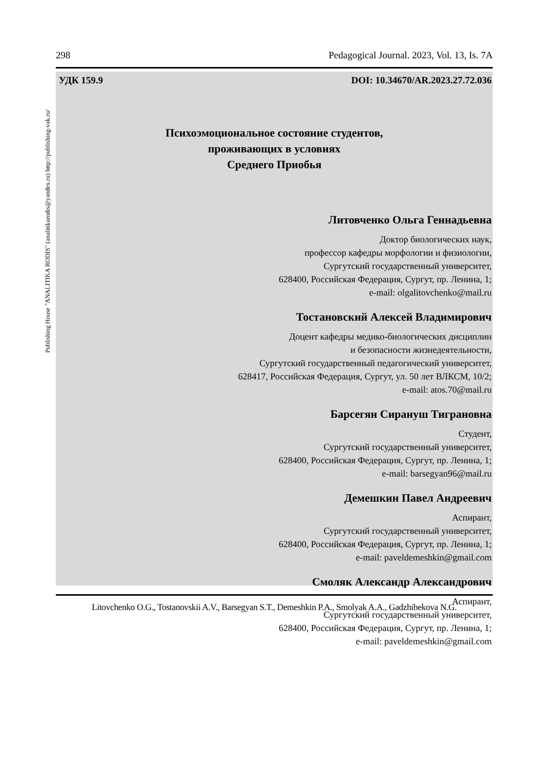298 Pedagogical Journal. 2023, Vol. 13, Is. 7A
Publishing House "ANALITIKA RODIS" (analitikarodis@yandex.ru) http://publishing-vak.ru/
УДК 159.9 DOI: 10.34670/AR.2023.27.72.036
Психоэмоциональное состояние студентов,
проживающих в условиях
Среднего Приобья
Литовченко Ольга Геннадьевна
Доктор биологических наук,
профессор кафедры морфологии и физиологии,
Сургутский государственный университет,
628400, Российская Федерация, Сургут, пр. Ленина, 1;
e-mail: olgalitovchenko@mail.ru
Тостановский Алексей Владимирович
Доцент кафедры медико-биологических дисциплин
и безопасности жизнедеятельности,
Сургутский государственный педагогический университет,
628417, Российская Федерация, Сургут, ул. 50 лет ВЛКСМ, 10/2;
e-mail: atos.70@mail.ru
Барсегян Сирануш Тиграновна
Студент,
Сургутский государственный университет,
628400, Российская Федерация, Сургут, пр. Ленина, 1;
e-mail: barsegyan96@mail.ru
Демешкин Павел Андреевич
Аспирант,
Сургутский государственный университет,
628400, Российская Федерация, Сургут, пр. Ленина, 1;
e-mail: paveldemeshkin@gmail.com
Смоляк Александр Александрович
Аспирант,
Сургутский государственный университет,
628400, Российская Федерация, Сургут, пр. Ленина, 1;
e-mail: paveldemeshkin@gmail.com
Litovchenko O.G., Tostanovskii A.V., Barsegyan S.T., Demeshkin P.A., Smolyak A.A., Gadzhibekova N.G.